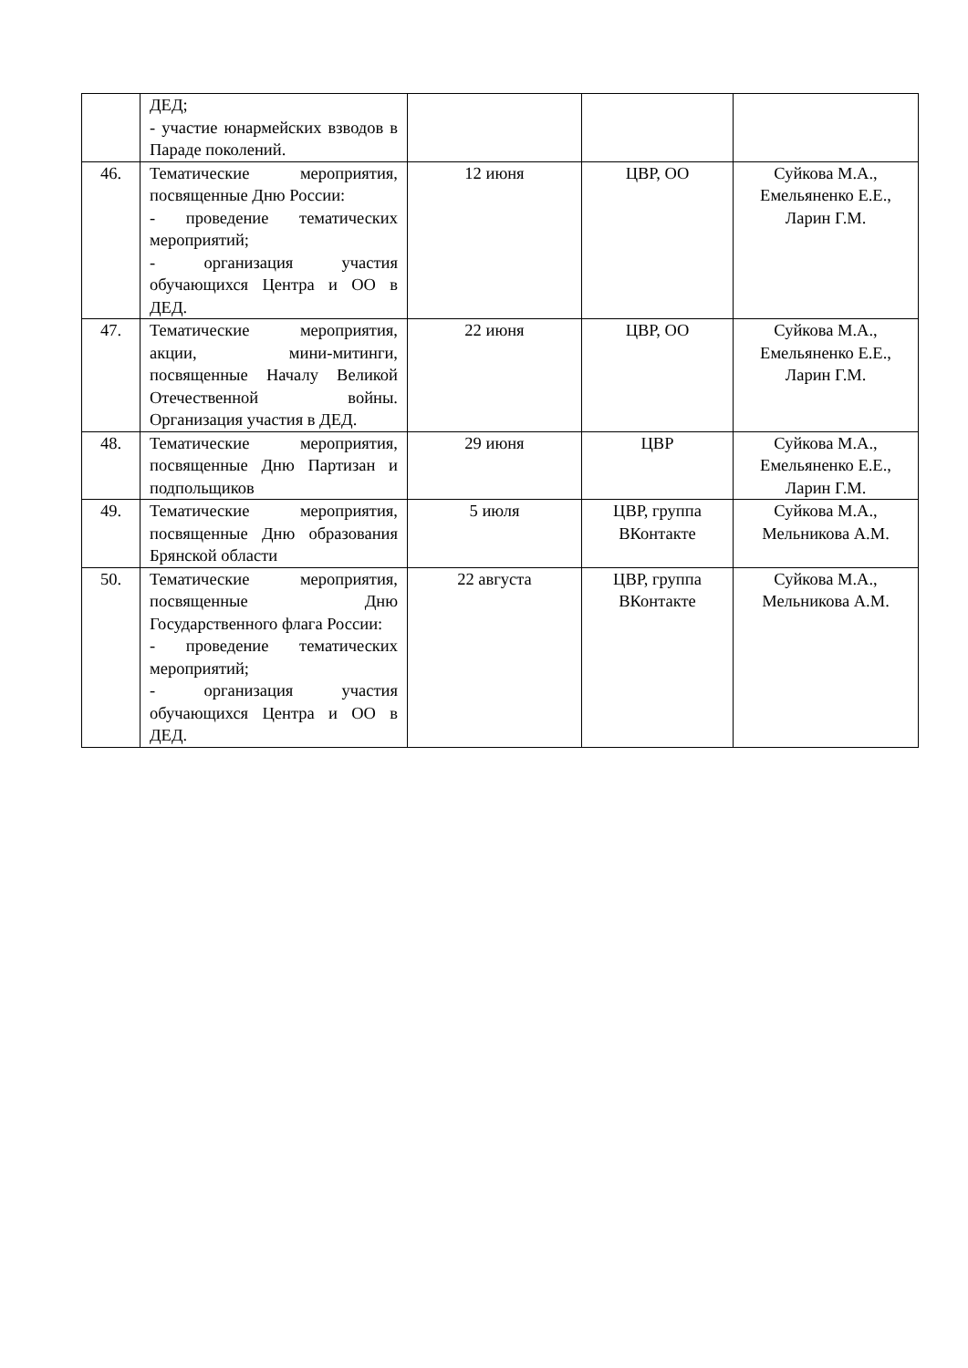| | ДЕД; - участие юнармейских взводов в Параде поколений. | | | |
| 46. | Тематические мероприятия, посвященные Дню России: - проведение тематических мероприятий; - организация участия обучающихся Центра и ОО в ДЕД. | 12 июня | ЦВР, ОО | Суйкова М.А., Емельяненко Е.Е., Ларин Г.М. |
| 47. | Тематические мероприятия, акции, мини-митинги, посвященные Началу Великой Отечественной войны. Организация участия в ДЕД. | 22 июня | ЦВР, ОО | Суйкова М.А., Емельяненко Е.Е., Ларин Г.М. |
| 48. | Тематические мероприятия, посвященные Дню Партизан и подпольщиков | 29 июня | ЦВР | Суйкова М.А., Емельяненко Е.Е., Ларин Г.М. |
| 49. | Тематические мероприятия, посвященные Дню образования Брянской области | 5 июля | ЦВР, группа ВКонтакте | Суйкова М.А., Мельникова А.М. |
| 50. | Тематические мероприятия, посвященные Дню Государственного флага России: - проведение тематических мероприятий; - организация участия обучающихся Центра и ОО в ДЕД. | 22 августа | ЦВР, группа ВКонтакте | Суйкова М.А., Мельникова А.М. |